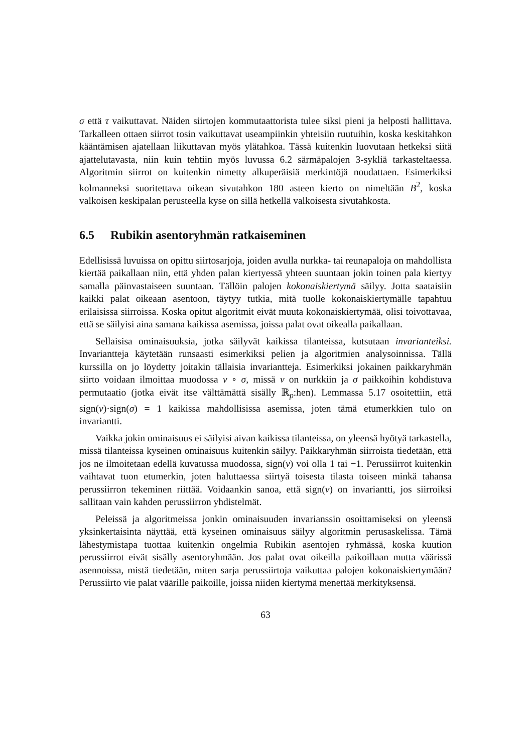σ että τ vaikuttavat. Näiden siirtojen kommutaattorista tulee siksi pieni ja helposti hallittava. Tarkalleen ottaen siirrot tosin vaikuttavat useampiinkin yhteisiin ruutuihin, koska keskitahkon kääntämisen ajatellaan liikuttavan myös ylätahkoa. Tässä kuitenkin luovutaan hetkeksi siitä ajattelutavasta, niin kuin tehtiin myös luvussa 6.2 särmäpalojen 3-sykliä tarkasteltaessa. Algoritmin siirrot on kuitenkin nimetty alkuperäisiä merkintöjä noudattaen. Esimerkiksi kolmanneksi suoritettava oikean sivutahkon 180 asteen kierto on nimeltään B<sup>2</sup>, koska valkoisen keskipalan perusteella kyse on sillä hetkellä valkoisesta sivutahkosta.
6.5 Rubikin asentoryhmän ratkaiseminen
Edellisissä luvuissa on opittu siirtosarjoja, joiden avulla nurkka- tai reunapaloja on mahdollista kiertää paikallaan niin, että yhden palan kiertyessä yhteen suuntaan jokin toinen pala kiertyy samalla päinvastaiseen suuntaan. Tällöin palojen kokonaiskiertymä säilyy. Jotta saataisiin kaikki palat oikeaan asentoon, täytyy tutkia, mitä tuolle kokonaiskiertymälle tapahtuu erilaisissa siirroissa. Koska opitut algoritmit eivät muuta kokonaiskiertymää, olisi toivottavaa, että se säilyisi aina samana kaikissa asemissa, joissa palat ovat oikealla paikallaan.
Sellaisisa ominaisuuksia, jotka säilyvät kaikissa tilanteissa, kutsutaan invarianteiksi. Invariantteja käytetään runsaasti esimerkiksi pelien ja algoritmien analysoinnissa. Tällä kurssilla on jo löydetty joitakin tällaisia invariantteja. Esimerkiksi jokainen paikkaryhmän siirto voidaan ilmoittaa muodossa ν ∘ σ, missä ν on nurkkiin ja σ paikkoihin kohdistuva permutaatio (jotka eivät itse välttämättä sisälly ℝ<sub>p</sub>:hen). Lemmassa 5.17 osoitettiin, että sign(ν)·sign(σ) = 1 kaikissa mahdollisissa asemissa, joten tämä etumerkkien tulo on invariantti.
Vaikka jokin ominaisuus ei säilyisi aivan kaikissa tilanteissa, on yleensä hyötyä tarkastella, missä tilanteissa kyseinen ominaisuus kuitenkin säilyy. Paikkaryhmän siirroista tiedetään, että jos ne ilmoitetaan edellä kuvatussa muodossa, sign(ν) voi olla 1 tai −1. Perussiirrot kuitenkin vaihtavat tuon etumerkin, joten haluttaessa siirtyä toisesta tilasta toiseen minkä tahansa perussiirron tekeminen riittää. Voidaankin sanoa, että sign(ν) on invariantti, jos siirroiksi sallitaan vain kahden perussiirron yhdistelmät.
Peleissä ja algoritmeissa jonkin ominaisuuden invarianssin osoittamiseksi on yleensä yksinkertaisinta näyttää, että kyseinen ominaisuus säilyy algoritmin perusaskelissa. Tämä lähestymistapa tuottaa kuitenkin ongelmia Rubikin asentojen ryhmässä, koska kuution perussiirrot eivät sisälly asentoryhmään. Jos palat ovat oikeilla paikoillaan mutta väärissä asennoissa, mistä tiedetään, miten sarja perussiirtoja vaikuttaa palojen kokonaiskiertymään? Perussiirto vie palat väärille paikoille, joissa niiden kiertymä menettää merkityksensä.
63